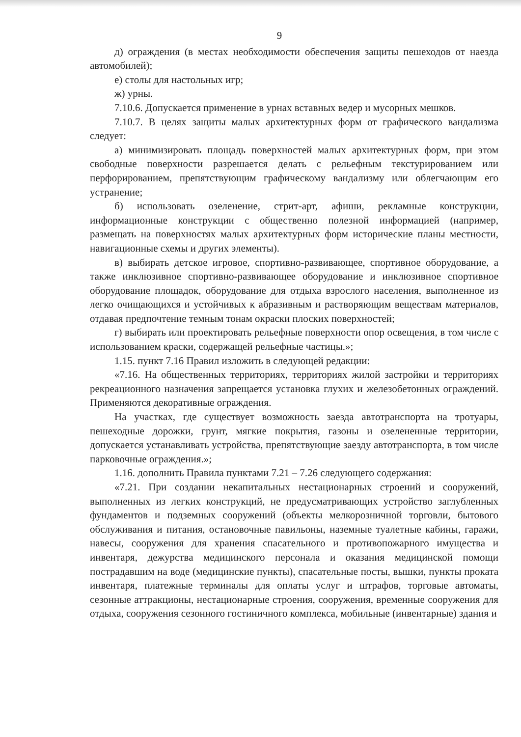9
д) ограждения (в местах необходимости обеспечения защиты пешеходов от наезда автомобилей);
е) столы для настольных игр;
ж) урны.
7.10.6. Допускается применение в урнах вставных ведер и мусорных мешков.
7.10.7. В целях защиты малых архитектурных форм от графического вандализма следует:
а) минимизировать площадь поверхностей малых архитектурных форм, при этом свободные поверхности разрешается делать с рельефным текстурированием или перфорированием, препятствующим графическому вандализму или облегчающим его устранение;
б) использовать озеленение, стрит-арт, афиши, рекламные конструкции, информационные конструкции с общественно полезной информацией (например, размещать на поверхностях малых архитектурных форм исторические планы местности, навигационные схемы и других элементы).
в) выбирать детское игровое, спортивно-развивающее, спортивное оборудование, а также инклюзивное спортивно-развивающее оборудование и инклюзивное спортивное оборудование площадок, оборудование для отдыха взрослого населения, выполненное из легко очищающихся и устойчивых к абразивным и растворяющим веществам материалов, отдавая предпочтение темным тонам окраски плоских поверхностей;
г) выбирать или проектировать рельефные поверхности опор освещения, в том числе с использованием краски, содержащей рельефные частицы.»;
1.15. пункт 7.16 Правил изложить в следующей редакции:
«7.16. На общественных территориях, территориях жилой застройки и территориях рекреационного назначения запрещается установка глухих и железобетонных ограждений. Применяются декоративные ограждения.
На участках, где существует возможность заезда автотранспорта на тротуары, пешеходные дорожки, грунт, мягкие покрытия, газоны и озелененные территории, допускается устанавливать устройства, препятствующие заезду автотранспорта, в том числе парковочные ограждения.»;
1.16. дополнить Правила пунктами 7.21 – 7.26 следующего содержания:
«7.21. При создании некапитальных нестационарных строений и сооружений, выполненных из легких конструкций, не предусматривающих устройство заглубленных фундаментов и подземных сооружений (объекты мелкорозничной торговли, бытового обслуживания и питания, остановочные павильоны, наземные туалетные кабины, гаражи, навесы, сооружения для хранения спасательного и противопожарного имущества и инвентаря, дежурства медицинского персонала и оказания медицинской помощи пострадавшим на воде (медицинские пункты), спасательные посты, вышки, пункты проката инвентаря, платежные терминалы для оплаты услуг и штрафов, торговые автоматы, сезонные аттракционы, нестационарные строения, сооружения, временные сооружения для отдыха, сооружения сезонного гостиничного комплекса, мобильные (инвентарные) здания и